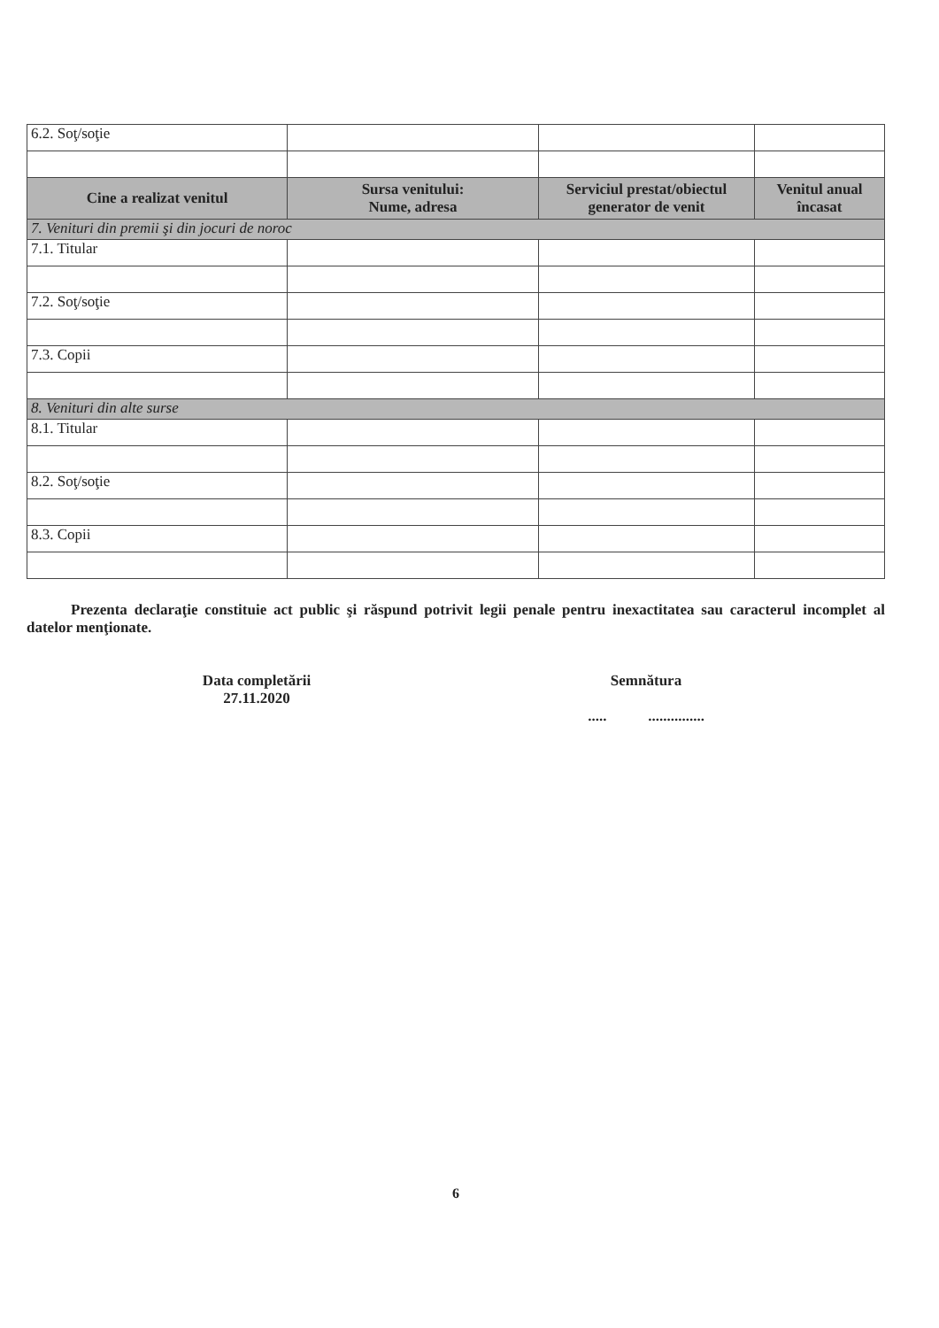| 6.2. Soţ/soţie | | | |
| Cine a realizat venitul | Sursa venitului: Nume, adresa | Serviciul prestat/obiectul generator de venit | Venitul anual încasat |
| 7. Venituri din premii şi din jocuri de noroc | | | |
| 7.1. Titular | | | |
| 7.2. Soţ/soţie | | | |
| 7.3. Copii | | | |
| 8. Venituri din alte surse | | | |
| 8.1. Titular | | | |
| 8.2. Soţ/soţie | | | |
| 8.3. Copii | | | |
Prezenta declaraţie constituie act public şi răspund potrivit legii penale pentru inexactitatea sau caracterul incomplet al datelor menţionate.
Data completării
27.11.2020
Semnătura
..... ...............
6